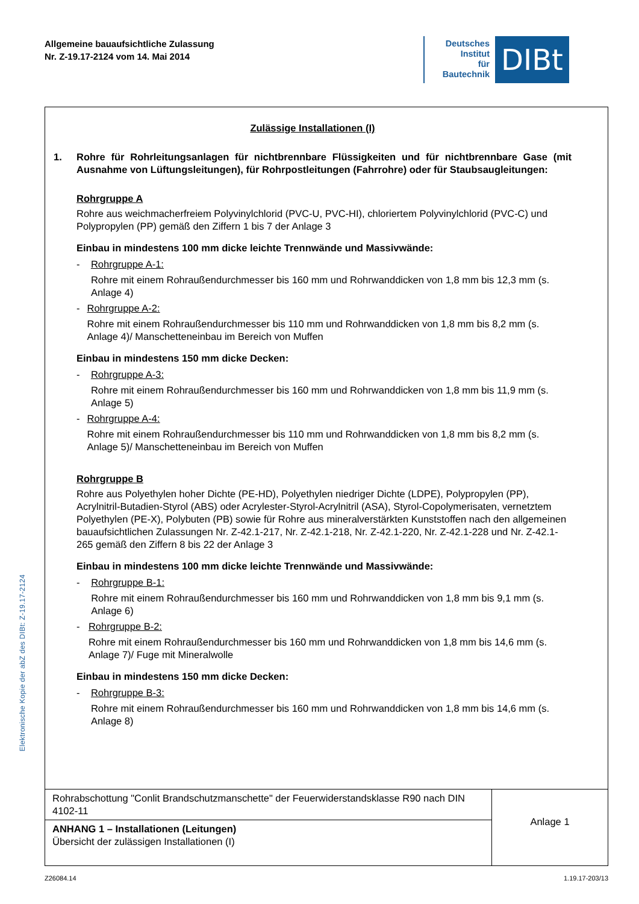Allgemeine bauaufsichtliche Zulassung
Nr. Z-19.17-2124 vom 14. Mai 2014
Deutsches
Institut
für
Bautechnik
DIBt
Zulässige Installationen (I)
1. Rohre für Rohrleitungsanlagen für nichtbrennbare Flüssigkeiten und für nichtbrennbare Gase (mit Ausnahme von Lüftungsleitungen), für Rohrpostleitungen (Fahrrohre) oder für Staubsaugleitungen:
Rohrgruppe A
Rohre aus weichmacherfreiem Polyvinylchlorid (PVC-U, PVC-HI), chloriertem Polyvinylchlorid (PVC-C) und Polypropylen (PP) gemäß den Ziffern 1 bis 7 der Anlage 3
Einbau in mindestens 100 mm dicke leichte Trennwände und Massivwände:
- Rohrgruppe A-1:
Rohre mit einem Rohraußendurchmesser bis 160 mm und Rohrwanddicken von 1,8 mm bis 12,3 mm (s. Anlage 4)
- Rohrgruppe A-2:
Rohre mit einem Rohraußendurchmesser bis 110 mm und Rohrwanddicken von 1,8 mm bis 8,2 mm (s. Anlage 4)/ Manschetteneinbau im Bereich von Muffen
Einbau in mindestens 150 mm dicke Decken:
- Rohrgruppe A-3:
Rohre mit einem Rohraußendurchmesser bis 160 mm und Rohrwanddicken von 1,8 mm bis 11,9 mm (s. Anlage 5)
- Rohrgruppe A-4:
Rohre mit einem Rohraußendurchmesser bis 110 mm und Rohrwanddicken von 1,8 mm bis 8,2 mm (s. Anlage 5)/ Manschetteneinbau im Bereich von Muffen
Rohrgruppe B
Rohre aus Polyethylen hoher Dichte (PE-HD), Polyethylen niedriger Dichte (LDPE), Polypropylen (PP), Acrylnitril-Butadien-Styrol (ABS) oder Acrylester-Styrol-Acrylnitril (ASA), Styrol-Copolymerisaten, vernetztem Polyethylen (PE-X), Polybuten (PB) sowie für Rohre aus mineralverstärkten Kunststoffen nach den allgemeinen bauaufsichtlichen Zulassungen Nr. Z-42.1-217, Nr. Z-42.1-218, Nr. Z-42.1-220, Nr. Z-42.1-228 und Nr. Z-42.1-265 gemäß den Ziffern 8 bis 22 der Anlage 3
Einbau in mindestens 100 mm dicke leichte Trennwände und Massivwände:
- Rohrgruppe B-1:
Rohre mit einem Rohraußendurchmesser bis 160 mm und Rohrwanddicken von 1,8 mm bis 9,1 mm (s. Anlage 6)
- Rohrgruppe B-2:
Rohre mit einem Rohraußendurchmesser bis 160 mm und Rohrwanddicken von 1,8 mm bis 14,6 mm (s. Anlage 7)/ Fuge mit Mineralwolle
Einbau in mindestens 150 mm dicke Decken:
- Rohrgruppe B-3:
Rohre mit einem Rohraußendurchmesser bis 160 mm und Rohrwanddicken von 1,8 mm bis 14,6 mm (s. Anlage 8)
Rohrabschottung "Conlit Brandschutzmanschette" der Feuerwiderstandsklasse R90 nach DIN 4102-11
ANHANG 1 – Installationen (Leitungen)
Übersicht der zulässigen Installationen (I)
Anlage 1
Z26084.14 1.19.17-203/13
Elektronische Kopie der abZ des DIBt: Z-19.17-2124